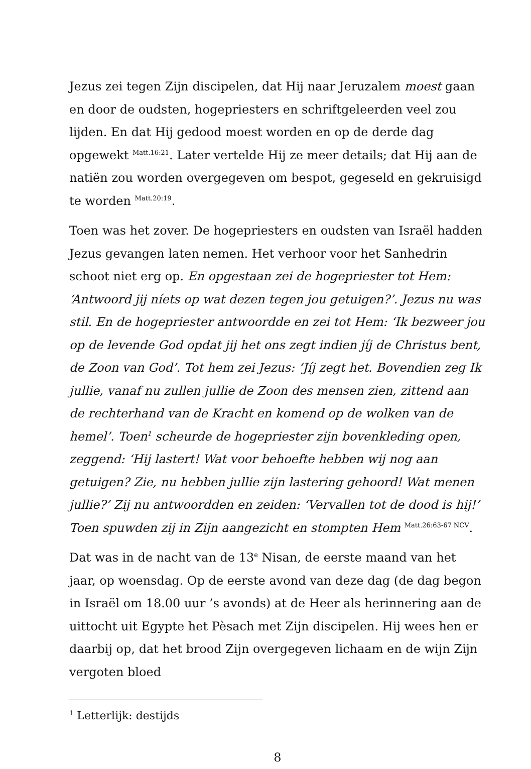Jezus zei tegen Zijn discipelen, dat Hij naar Jeruzalem moest gaan en door de oudsten, hogepriesters en schriftgeleerden veel zou lijden. En dat Hij gedood moest worden en op de derde dag opgewekt <sup>Matt.16:21</sup>. Later vertelde Hij ze meer details; dat Hij aan de natiën zou worden overgegeven om bespot, gegeseld en gekruisigd te worden <sup>Matt.20:19</sup>.
Toen was het zover. De hogepriesters en oudsten van Israël hadden Jezus gevangen laten nemen. Het verhoor voor het Sanhedrin schoot niet erg op. En opgestaan zei de hogepriester tot Hem: ‘Antwoord jij níets op wat dezen tegen jou getuigen?’. Jezus nu was stil. En de hogepriester antwoordde en zei tot Hem: ‘Ik bezweer jou op de levende God opdat jij het ons zegt indien jíj de Christus bent, de Zoon van God’. Tot hem zei Jezus: ‘Jíj zegt het. Bovendien zeg Ik jullie, vanaf nu zullen jullie de Zoon des mensen zien, zittend aan de rechterhand van de Kracht en komend op de wolken van de hemel’. Toen<sup>1</sup> scheurde de hogepriester zijn bovenkleding open, zeggend: ‘Hij lastert! Wat voor behoefte hebben wij nog aan getuigen? Zie, nu hebben jullie zijn lastering gehoord! Wat menen jullie?’ Zij nu antwoordden en zeiden: ‘Vervallen tot de dood is hij!’ Toen spuwden zij in Zijn aangezicht en stompten Hem <sup>Matt.26:63-67 NCV</sup>.
Dat was in de nacht van de 13<sup>e</sup> Nisan, de eerste maand van het jaar, op woensdag. Op de eerste avond van deze dag (de dag begon in Israël om 18.00 uur ’s avonds) at de Heer als herinnering aan de uittocht uit Egypte het Pèsach met Zijn discipelen. Hij wees hen er daarbij op, dat het brood Zijn overgegeven lichaam en de wijn Zijn vergoten bloed
<sup>1</sup> Letterlijk: destijds
8